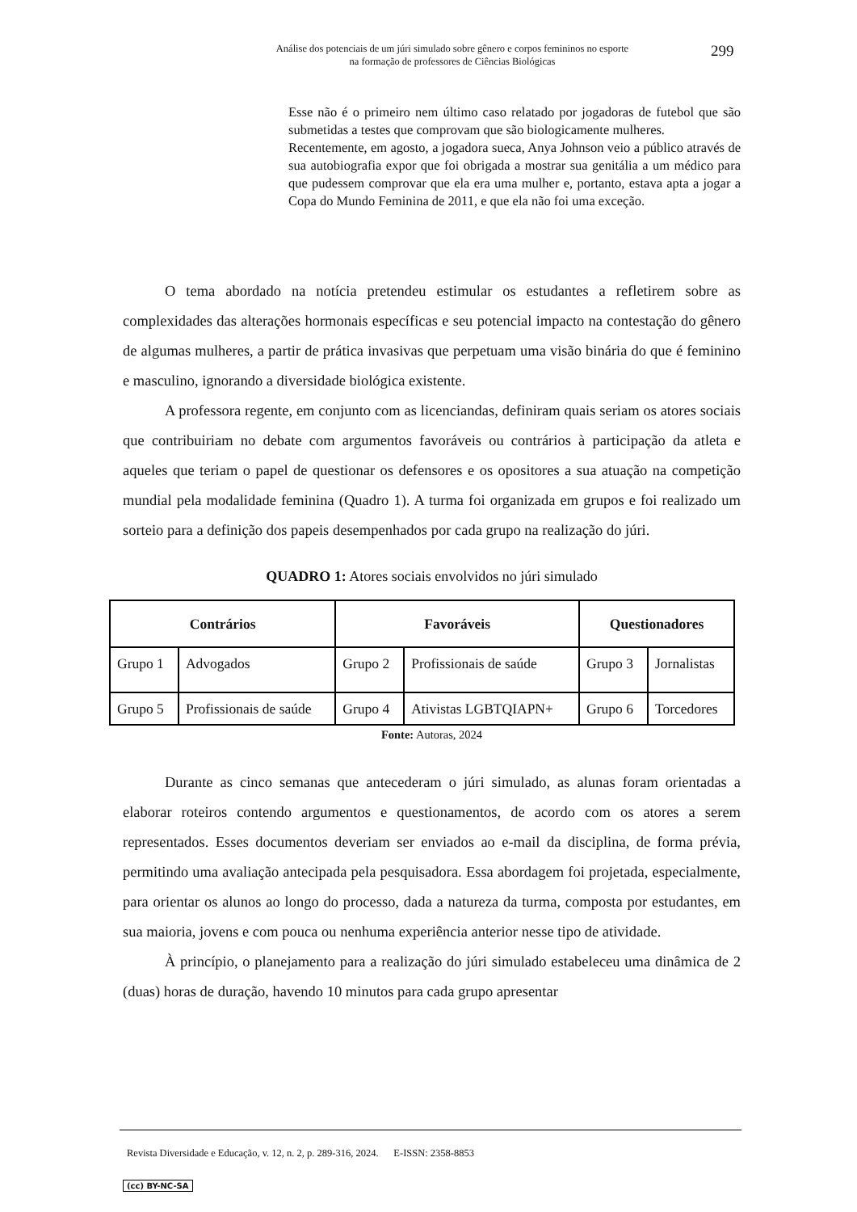Análise dos potenciais de um júri simulado sobre gênero e corpos femininos no esporte
na formação de professores de Ciências Biológicas
299
Esse não é o primeiro nem último caso relatado por jogadoras de futebol que são submetidas a testes que comprovam que são biologicamente mulheres.
Recentemente, em agosto, a jogadora sueca, Anya Johnson veio a público através de sua autobiografia expor que foi obrigada a mostrar sua genitália a um médico para que pudessem comprovar que ela era uma mulher e, portanto, estava apta a jogar a Copa do Mundo Feminina de 2011, e que ela não foi uma exceção.
O tema abordado na notícia pretendeu estimular os estudantes a refletirem sobre as complexidades das alterações hormonais específicas e seu potencial impacto na contestação do gênero de algumas mulheres, a partir de prática invasivas que perpetuam uma visão binária do que é feminino e masculino, ignorando a diversidade biológica existente.
A professora regente, em conjunto com as licenciandas, definiram quais seriam os atores sociais que contribuiriam no debate com argumentos favoráveis ou contrários à participação da atleta e aqueles que teriam o papel de questionar os defensores e os opositores a sua atuação na competição mundial pela modalidade feminina (Quadro 1). A turma foi organizada em grupos e foi realizado um sorteio para a definição dos papeis desempenhados por cada grupo na realização do júri.
QUADRO 1: Atores sociais envolvidos no júri simulado
| Contrários | | Favoráveis | | Questionadores | |
| --- | --- | --- | --- | --- | --- |
| Grupo 1 | Advogados | Grupo 2 | Profissionais de saúde | Grupo 3 | Jornalistas |
| Grupo 5 | Profissionais de saúde | Grupo 4 | Ativistas LGBTQIAPN+ | Grupo 6 | Torcedores |
Fonte: Autoras, 2024
Durante as cinco semanas que antecederam o júri simulado, as alunas foram orientadas a elaborar roteiros contendo argumentos e questionamentos, de acordo com os atores a serem representados. Esses documentos deveriam ser enviados ao e-mail da disciplina, de forma prévia, permitindo uma avaliação antecipada pela pesquisadora. Essa abordagem foi projetada, especialmente, para orientar os alunos ao longo do processo, dada a natureza da turma, composta por estudantes, em sua maioria, jovens e com pouca ou nenhuma experiência anterior nesse tipo de atividade.
À princípio, o planejamento para a realização do júri simulado estabeleceu uma dinâmica de 2 (duas) horas de duração, havendo 10 minutos para cada grupo apresentar
Revista Diversidade e Educação, v. 12, n. 2, p. 289-316, 2024. E-ISSN: 2358-8853
(cc) BY-NC-SA